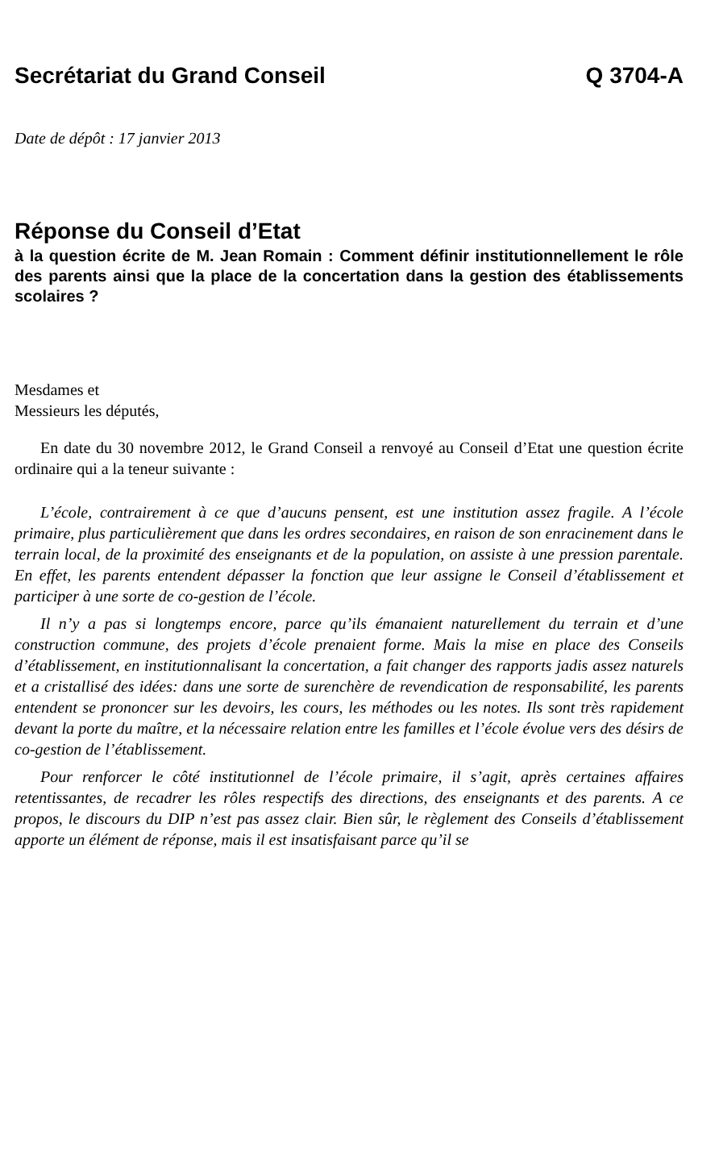Secrétariat du Grand Conseil Q 3704-A
Date de dépôt : 17 janvier 2013
Réponse du Conseil d’Etat
à la question écrite de M. Jean Romain : Comment définir institutionnellement le rôle des parents ainsi que la place de la concertation dans la gestion des établissements scolaires ?
Mesdames et
Messieurs les députés,
En date du 30 novembre 2012, le Grand Conseil a renvoyé au Conseil d’Etat une question écrite ordinaire qui a la teneur suivante :
L’école, contrairement à ce que d’aucuns pensent, est une institution assez fragile. A l’école primaire, plus particulièrement que dans les ordres secondaires, en raison de son enracinement dans le terrain local, de la proximité des enseignants et de la population, on assiste à une pression parentale. En effet, les parents entendent dépasser la fonction que leur assigne le Conseil d’établissement et participer à une sorte de co-gestion de l’école.
Il n’y a pas si longtemps encore, parce qu’ils émanaient naturellement du terrain et d’une construction commune, des projets d’école prenaient forme. Mais la mise en place des Conseils d’établissement, en institutionnalisant la concertation, a fait changer des rapports jadis assez naturels et a cristallisé des idées: dans une sorte de surenchère de revendication de responsabilité, les parents entendent se prononcer sur les devoirs, les cours, les méthodes ou les notes. Ils sont très rapidement devant la porte du maître, et la nécessaire relation entre les familles et l’école évolue vers des désirs de co-gestion de l’établissement.
Pour renforcer le côté institutionnel de l’école primaire, il s’agit, après certaines affaires retentissantes, de recadrer les rôles respectifs des directions, des enseignants et des parents. A ce propos, le discours du DIP n’est pas assez clair. Bien sûr, le règlement des Conseils d’établissement apporte un élément de réponse, mais il est insatisfaisant parce qu’il se